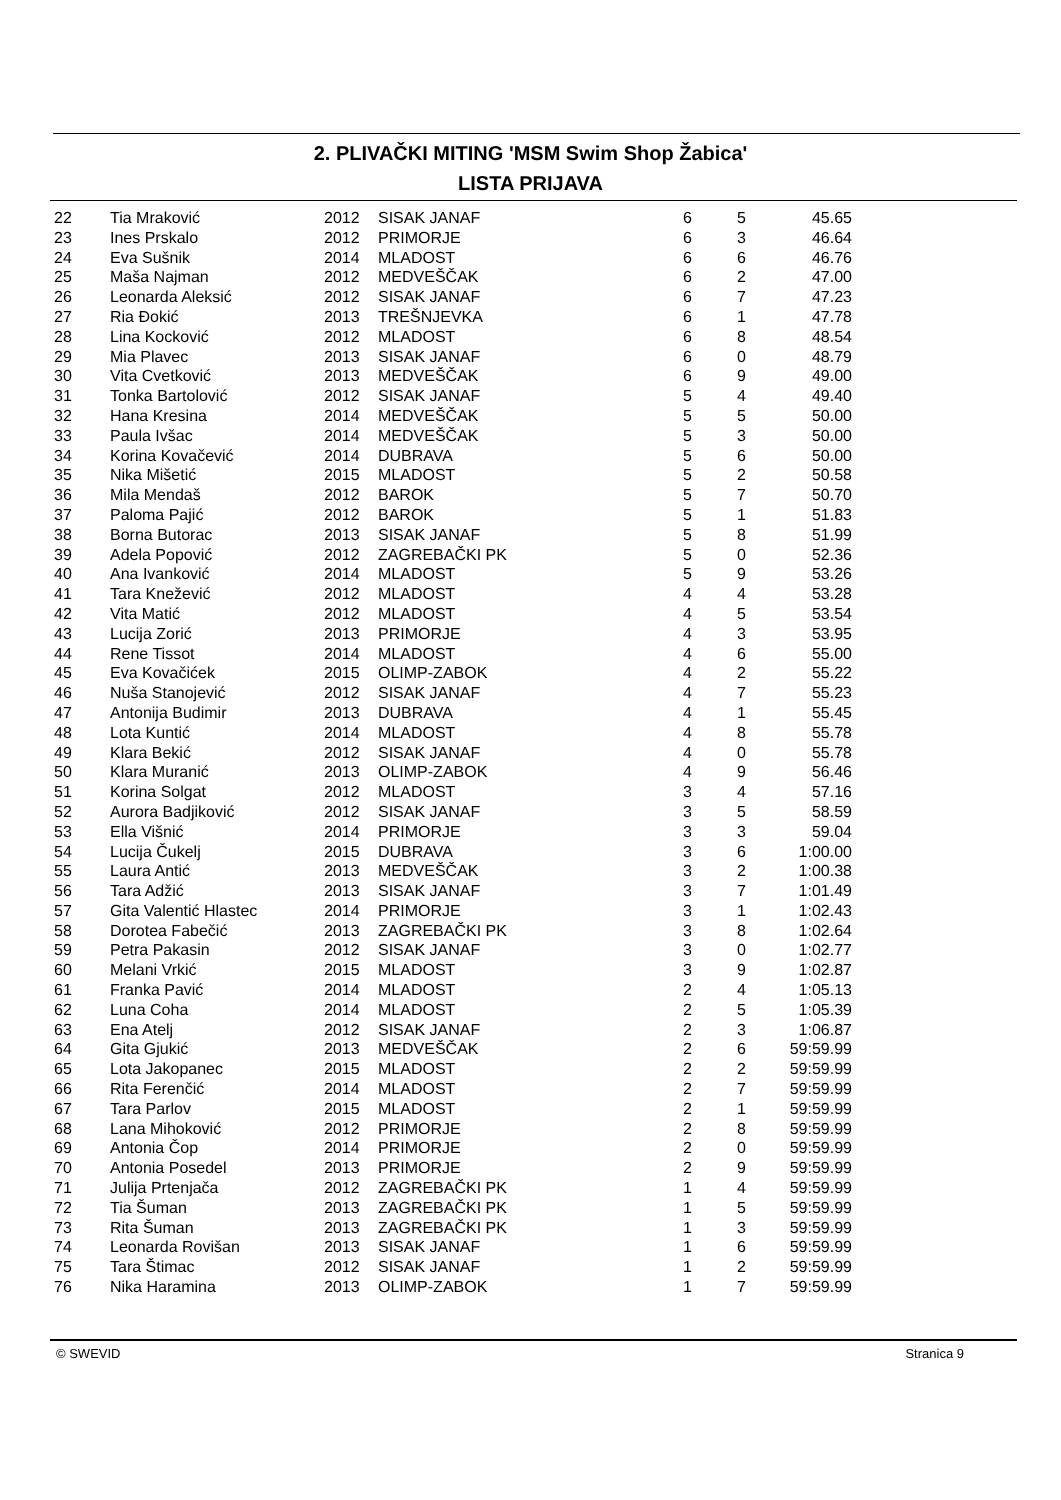2. PLIVAČKI MITING 'MSM Swim Shop Žabica'
LISTA PRIJAVA
| 22 | Tia Mraković | 2012 | SISAK JANAF | 6 | 5 | 45.65 |
| 23 | Ines Prskalo | 2012 | PRIMORJE | 6 | 3 | 46.64 |
| 24 | Eva Sušnik | 2014 | MLADOST | 6 | 6 | 46.76 |
| 25 | Maša Najman | 2012 | MEDVEŠČAK | 6 | 2 | 47.00 |
| 26 | Leonarda Aleksić | 2012 | SISAK JANAF | 6 | 7 | 47.23 |
| 27 | Ria Đokić | 2013 | TREŠNJEVKA | 6 | 1 | 47.78 |
| 28 | Lina Kocković | 2012 | MLADOST | 6 | 8 | 48.54 |
| 29 | Mia Plavec | 2013 | SISAK JANAF | 6 | 0 | 48.79 |
| 30 | Vita Cvetković | 2013 | MEDVEŠČAK | 6 | 9 | 49.00 |
| 31 | Tonka Bartolović | 2012 | SISAK JANAF | 5 | 4 | 49.40 |
| 32 | Hana Kresina | 2014 | MEDVEŠČAK | 5 | 5 | 50.00 |
| 33 | Paula Ivšac | 2014 | MEDVEŠČAK | 5 | 3 | 50.00 |
| 34 | Korina Kovačević | 2014 | DUBRAVA | 5 | 6 | 50.00 |
| 35 | Nika Mišetić | 2015 | MLADOST | 5 | 2 | 50.58 |
| 36 | Mila Mendaš | 2012 | BAROK | 5 | 7 | 50.70 |
| 37 | Paloma Pajić | 2012 | BAROK | 5 | 1 | 51.83 |
| 38 | Borna Butorac | 2013 | SISAK JANAF | 5 | 8 | 51.99 |
| 39 | Adela Popović | 2012 | ZAGREBAČKI PK | 5 | 0 | 52.36 |
| 40 | Ana Ivanković | 2014 | MLADOST | 5 | 9 | 53.26 |
| 41 | Tara Knežević | 2012 | MLADOST | 4 | 4 | 53.28 |
| 42 | Vita Matić | 2012 | MLADOST | 4 | 5 | 53.54 |
| 43 | Lucija Zorić | 2013 | PRIMORJE | 4 | 3 | 53.95 |
| 44 | Rene Tissot | 2014 | MLADOST | 4 | 6 | 55.00 |
| 45 | Eva Kovačićek | 2015 | OLIMP-ZABOK | 4 | 2 | 55.22 |
| 46 | Nuša Stanojević | 2012 | SISAK JANAF | 4 | 7 | 55.23 |
| 47 | Antonija Budimir | 2013 | DUBRAVA | 4 | 1 | 55.45 |
| 48 | Lota Kuntić | 2014 | MLADOST | 4 | 8 | 55.78 |
| 49 | Klara Bekić | 2012 | SISAK JANAF | 4 | 0 | 55.78 |
| 50 | Klara Muranić | 2013 | OLIMP-ZABOK | 4 | 9 | 56.46 |
| 51 | Korina Solgat | 2012 | MLADOST | 3 | 4 | 57.16 |
| 52 | Aurora Badjiković | 2012 | SISAK JANAF | 3 | 5 | 58.59 |
| 53 | Ella Višnić | 2014 | PRIMORJE | 3 | 3 | 59.04 |
| 54 | Lucija Čukelj | 2015 | DUBRAVA | 3 | 6 | 1:00.00 |
| 55 | Laura Antić | 2013 | MEDVEŠČAK | 3 | 2 | 1:00.38 |
| 56 | Tara Adžić | 2013 | SISAK JANAF | 3 | 7 | 1:01.49 |
| 57 | Gita Valentić Hlastec | 2014 | PRIMORJE | 3 | 1 | 1:02.43 |
| 58 | Dorotea Fabečić | 2013 | ZAGREBAČKI PK | 3 | 8 | 1:02.64 |
| 59 | Petra Pakasin | 2012 | SISAK JANAF | 3 | 0 | 1:02.77 |
| 60 | Melani Vrkić | 2015 | MLADOST | 3 | 9 | 1:02.87 |
| 61 | Franka Pavić | 2014 | MLADOST | 2 | 4 | 1:05.13 |
| 62 | Luna Coha | 2014 | MLADOST | 2 | 5 | 1:05.39 |
| 63 | Ena Atelj | 2012 | SISAK JANAF | 2 | 3 | 1:06.87 |
| 64 | Gita Gjukić | 2013 | MEDVEŠČAK | 2 | 6 | 59:59.99 |
| 65 | Lota Jakopanec | 2015 | MLADOST | 2 | 2 | 59:59.99 |
| 66 | Rita Ferenčić | 2014 | MLADOST | 2 | 7 | 59:59.99 |
| 67 | Tara Parlov | 2015 | MLADOST | 2 | 1 | 59:59.99 |
| 68 | Lana Mihoković | 2012 | PRIMORJE | 2 | 8 | 59:59.99 |
| 69 | Antonia Čop | 2014 | PRIMORJE | 2 | 0 | 59:59.99 |
| 70 | Antonia Posedel | 2013 | PRIMORJE | 2 | 9 | 59:59.99 |
| 71 | Julija Prtenjača | 2012 | ZAGREBAČKI PK | 1 | 4 | 59:59.99 |
| 72 | Tia Šuman | 2013 | ZAGREBAČKI PK | 1 | 5 | 59:59.99 |
| 73 | Rita Šuman | 2013 | ZAGREBAČKI PK | 1 | 3 | 59:59.99 |
| 74 | Leonarda Rovišan | 2013 | SISAK JANAF | 1 | 6 | 59:59.99 |
| 75 | Tara Štimac | 2012 | SISAK JANAF | 1 | 2 | 59:59.99 |
| 76 | Nika Haramina | 2013 | OLIMP-ZABOK | 1 | 7 | 59:59.99 |
© SWEVID Stranica 9